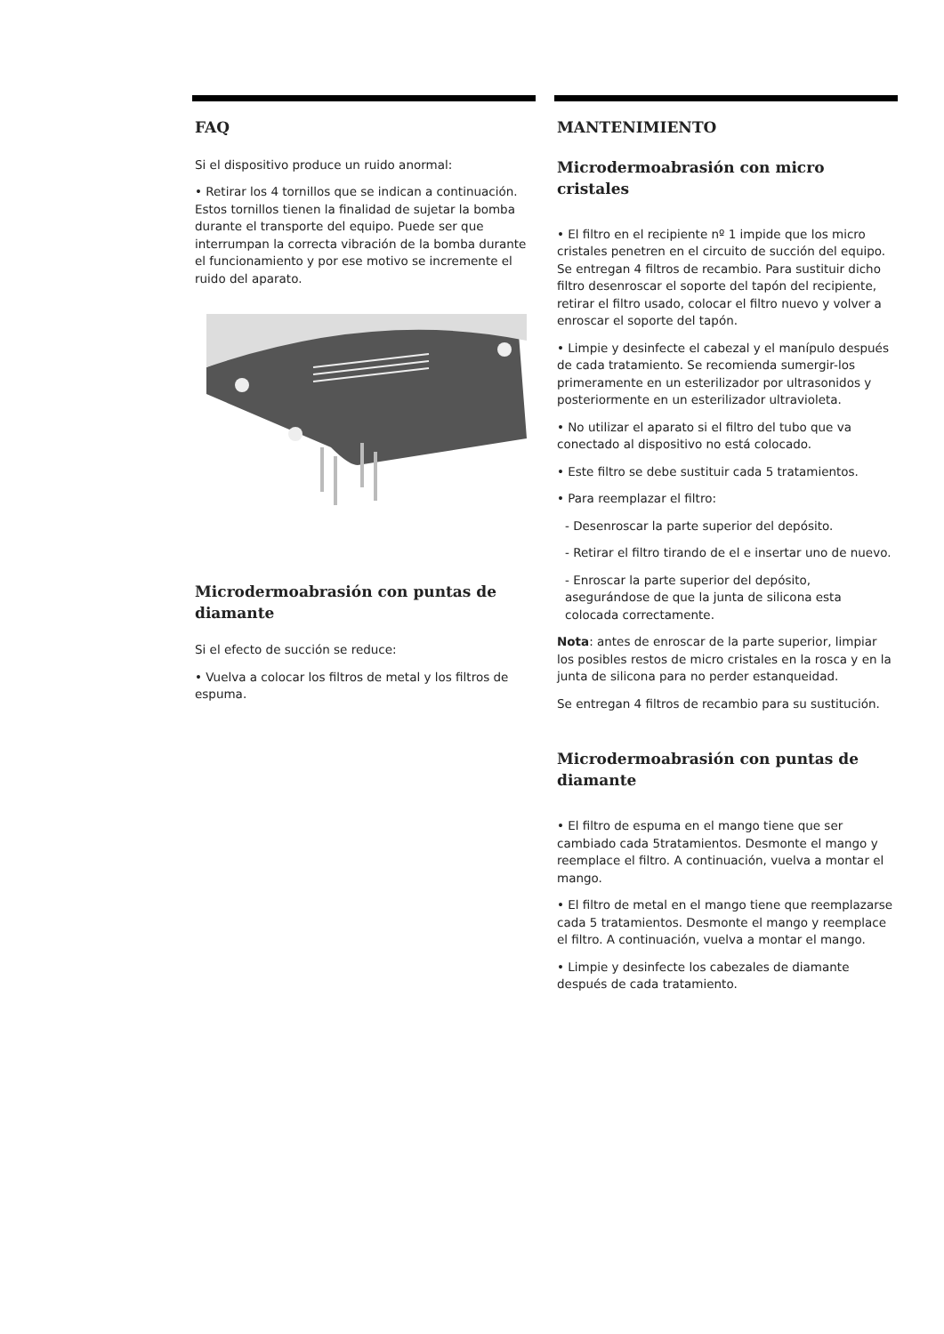FAQ
Si el dispositivo produce un ruido anormal:
• Retirar los 4 tornillos que se indican a continuación. Estos tornillos tienen la finalidad de sujetar la bomba durante el transporte del equipo. Puede ser que interrumpan la correcta vibración de la bomba durante el funcionamiento y por ese motivo se incremente el ruido del aparato.
Microdermoabrasión con puntas de diamante
Si el efecto de succión se reduce:
• Vuelva a colocar los filtros de metal y los filtros de espuma.
MANTENIMIENTO
Microdermoabrasión con micro cristales
• El filtro en el recipiente nº 1 impide que los micro cristales penetren en el circuito de succión del equipo. Se entregan 4 filtros de recambio. Para sustituir dicho filtro desenroscar el soporte del tapón del recipiente, retirar el filtro usado, colocar el filtro nuevo y volver a enroscar el soporte del tapón.
• Limpie y desinfecte el cabezal y el manípulo después de cada tratamiento. Se recomienda sumergir-los primeramente en un esterilizador por ultrasonidos y posteriormente en un esterilizador ultravioleta.
• No utilizar el aparato si el filtro del tubo que va conectado al dispositivo no está colocado.
• Este filtro se debe sustituir cada 5 tratamientos.
• Para reemplazar el filtro:
- Desenroscar la parte superior del depósito.
- Retirar el filtro tirando de el e insertar uno de nuevo.
- Enroscar la parte superior del depósito, asegurándose de que la junta de silicona esta colocada correctamente.
Nota: antes de enroscar de la parte superior, limpiar los posibles restos de micro cristales en la rosca y en la junta de silicona para no perder estanqueidad.
Se entregan 4 filtros de recambio para su sustitución.
Microdermoabrasión con puntas de diamante
• El filtro de espuma en el mango tiene que ser cambiado cada 5tratamientos. Desmonte el mango y reemplace el filtro. A continuación, vuelva a montar el mango.
• El filtro de metal en el mango tiene que reemplazarse cada 5 tratamientos. Desmonte el mango y reemplace el filtro. A continuación, vuelva a montar el mango.
• Limpie y desinfecte los cabezales de diamante después de cada tratamiento.